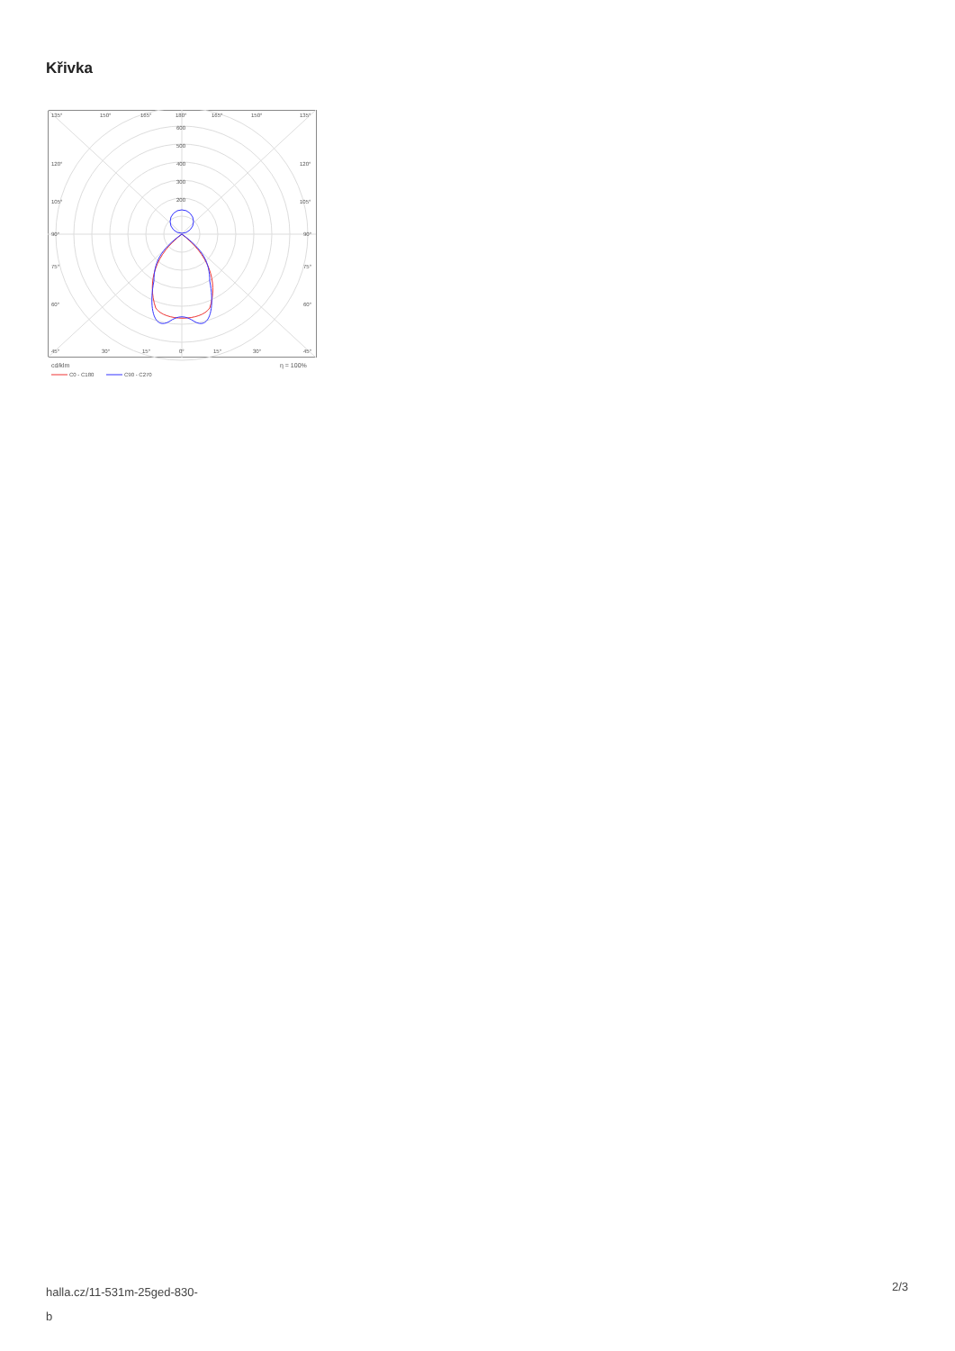Křivka
135°
150°
165°
180°
165°
150°
135°
600
500
400
300
200
120°
120°
105°
105°
90°
90°
75°
75°
60°
60°
45°
30°
15°
0°
15°
30°
45°
cd/klm
η = 100%
C0 - C180
C90 - C270
halla.cz/11-531m-25ged-830-
b
2/3